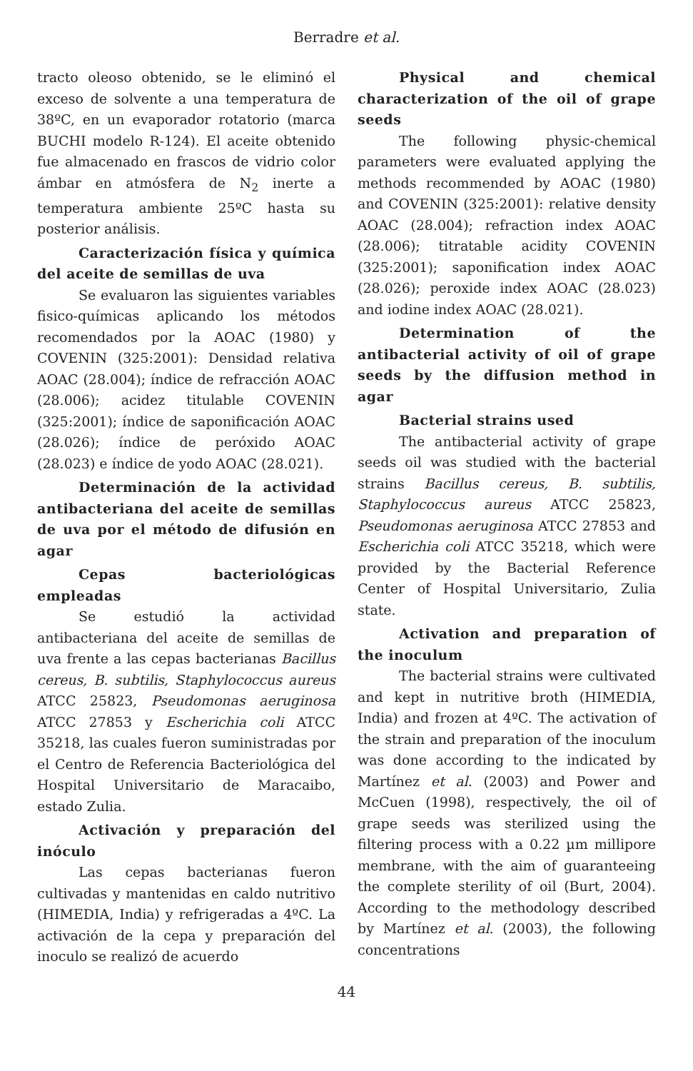Berradre et al.
tracto oleoso obtenido, se le eliminó el exceso de solvente a una temperatura de 38ºC, en un evaporador rotatorio (marca BUCHI modelo R-124). El aceite obtenido fue almacenado en frascos de vidrio color ámbar en atmósfera de N<sub>2</sub> inerte a temperatura ambiente 25ºC hasta su posterior análisis.
Caracterización física y química del aceite de semillas de uva
Se evaluaron las siguientes variables fisico-químicas aplicando los métodos recomendados por la AOAC (1980) y COVENIN (325:2001): Densidad relativa AOAC (28.004); índice de refracción AOAC (28.006); acidez titulable COVENIN (325:2001); índice de saponificación AOAC (28.026); índice de peróxido AOAC (28.023) e índice de yodo AOAC (28.021).
Determinación de la actividad antibacteriana del aceite de semillas de uva por el método de difusión en agar
Cepas bacteriológicas empleadas
Se estudió la actividad antibacteriana del aceite de semillas de uva frente a las cepas bacterianas Bacillus cereus, B. subtilis, Staphylococcus aureus ATCC 25823, Pseudomonas aeruginosa ATCC 27853 y Escherichia coli ATCC 35218, las cuales fueron suministradas por el Centro de Referencia Bacteriológica del Hospital Universitario de Maracaibo, estado Zulia.
Activación y preparación del inóculo
Las cepas bacterianas fueron cultivadas y mantenidas en caldo nutritivo (HIMEDIA, India) y refrigeradas a 4ºC. La activación de la cepa y preparación del inoculo se realizó de acuerdo
Physical and chemical characterization of the oil of grape seeds
The following physic-chemical parameters were evaluated applying the methods recommended by AOAC (1980) and COVENIN (325:2001): relative density AOAC (28.004); refraction index AOAC (28.006); titratable acidity COVENIN (325:2001); saponification index AOAC (28.026); peroxide index AOAC (28.023) and iodine index AOAC (28.021).
Determination of the antibacterial activity of oil of grape seeds by the diffusion method in agar
Bacterial strains used
The antibacterial activity of grape seeds oil was studied with the bacterial strains Bacillus cereus, B. subtilis, Staphylococcus aureus ATCC 25823, Pseudomonas aeruginosa ATCC 27853 and Escherichia coli ATCC 35218, which were provided by the Bacterial Reference Center of Hospital Universitario, Zulia state.
Activation and preparation of the inoculum
The bacterial strains were cultivated and kept in nutritive broth (HIMEDIA, India) and frozen at 4ºC. The activation of the strain and preparation of the inoculum was done according to the indicated by Martínez et al. (2003) and Power and McCuen (1998), respectively, the oil of grape seeds was sterilized using the filtering process with a 0.22 µm millipore membrane, with the aim of guaranteeing the complete sterility of oil (Burt, 2004). According to the methodology described by Martínez et al. (2003), the following concentrations
44